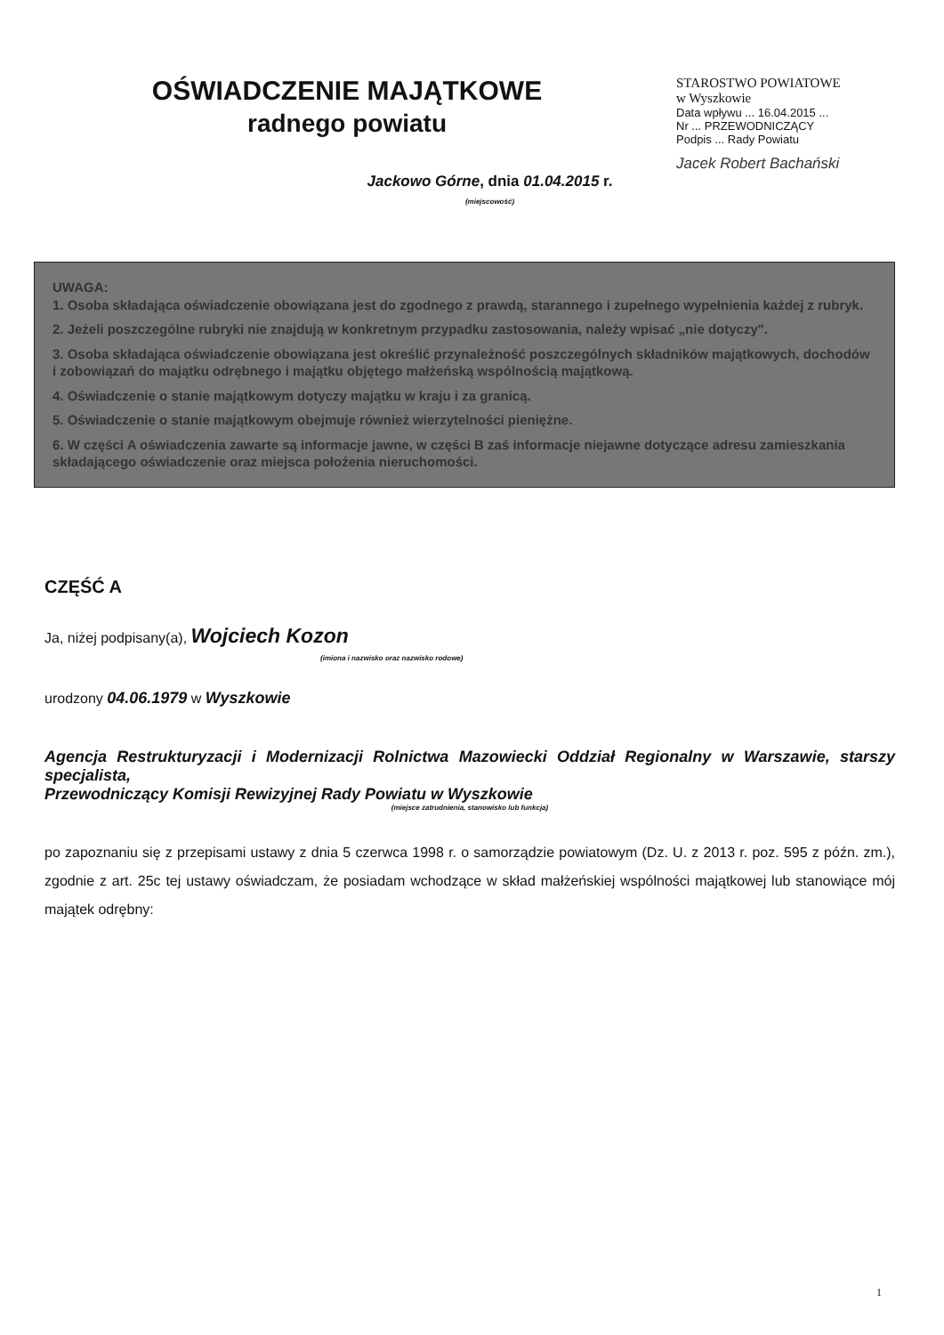OŚWIADCZENIE MAJĄTKOWE
radnego powiatu
STAROSTWO POWIATOWE
w Wyszkowie
Data wpływu ... 16.04.2015 ...
Nr ... PRZEWODNICZĄCY
Podpis ... Rady Powiatu
Jacek Robert Bachański
Jackowo Górne, dnia 01.04.2015 r.
(miejscowość)
UWAGA:
1. Osoba składająca oświadczenie obowiązana jest do zgodnego z prawdą, starannego i zupełnego wypełnienia każdej z rubryk.
2. Jeżeli poszczególne rubryki nie znajdują w konkretnym przypadku zastosowania, należy wpisać „nie dotyczy".
3. Osoba składająca oświadczenie obowiązana jest określić przynależność poszczególnych składników majątkowych, dochodów i zobowiązań do majątku odrębnego i majątku objętego małżeńską wspólnością majątkową.
4. Oświadczenie o stanie majątkowym dotyczy majątku w kraju i za granicą.
5. Oświadczenie o stanie majątkowym obejmuje również wierzytelności pieniężne.
6. W części A oświadczenia zawarte są informacje jawne, w części B zaś informacje niejawne dotyczące adresu zamieszkania składającego oświadczenie oraz miejsca położenia nieruchomości.
CZĘŚĆ A
Ja, niżej podpisany(a), Wojciech Kozon
(imiona i nazwisko oraz nazwisko rodowe)
urodzony 04.06.1979 w Wyszkowie
Agencja Restrukturyzacji i Modernizacji Rolnictwa Mazowiecki Oddział Regionalny w Warszawie, starszy specjalista,
Przewodniczący Komisji Rewizyjnej Rady Powiatu w Wyszkowie
(miejsce zatrudnienia, stanowisko lub funkcja)
po zapoznaniu się z przepisami ustawy z dnia 5 czerwca 1998 r. o samorządzie powiatowym (Dz. U. z 2013 r. poz. 595 z późn. zm.), zgodnie z art. 25c tej ustawy oświadczam, że posiadam wchodzące w skład małżeńskiej wspólności majątkowej lub stanowiące mój majątek odrębny:
1